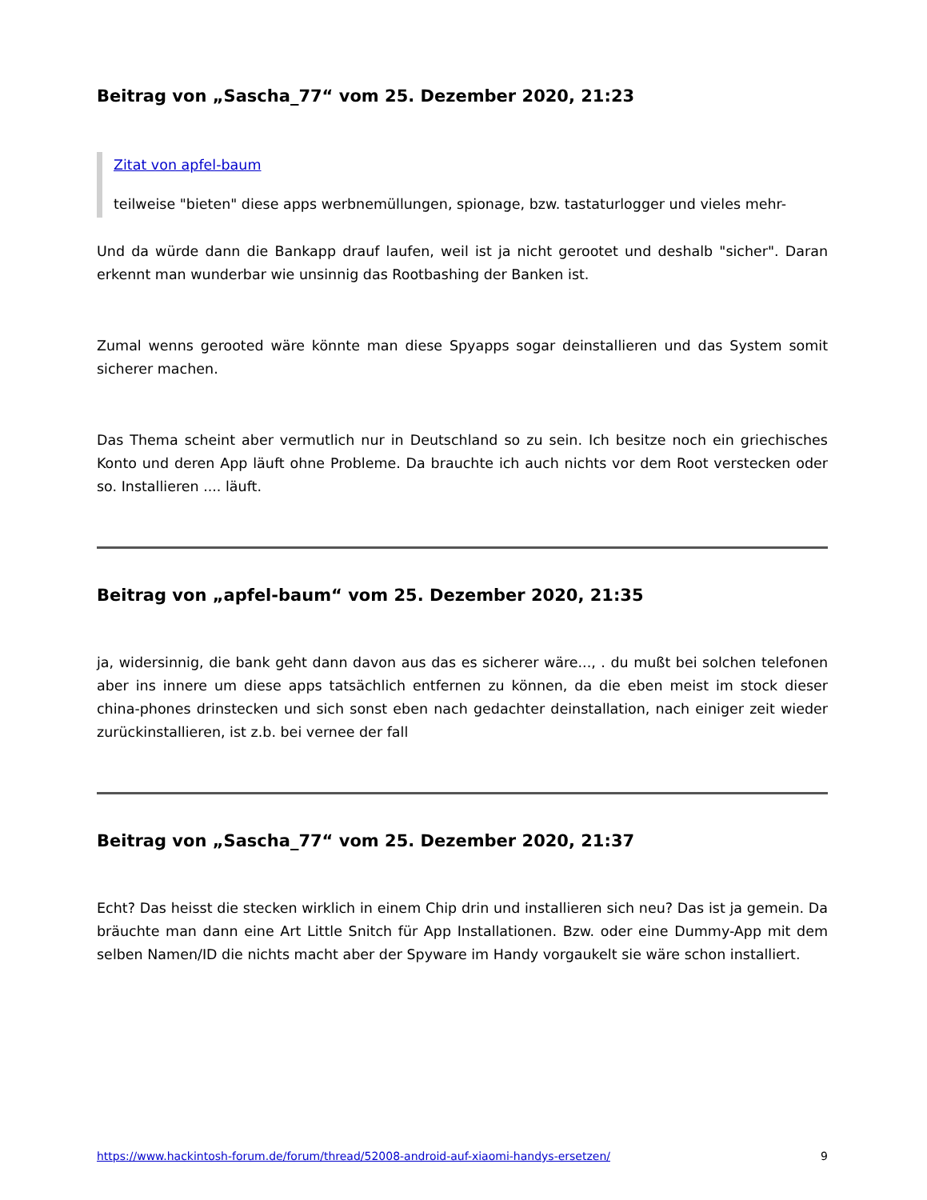Beitrag von „Sascha_77“ vom 25. Dezember 2020, 21:23
Zitat von apfel-baum
teilweise "bieten" diese apps werbnemüllungen, spionage, bzw. tastaturlogger und vieles mehr-
Und da würde dann die Bankapp drauf laufen, weil ist ja nicht gerootet und deshalb "sicher". Daran erkennt man wunderbar wie unsinnig das Rootbashing der Banken ist.
Zumal wenns gerooted wäre könnte man diese Spyapps sogar deinstallieren und das System somit sicherer machen.
Das Thema scheint aber vermutlich nur in Deutschland so zu sein. Ich besitze noch ein griechisches Konto und deren App läuft ohne Probleme. Da brauchte ich auch nichts vor dem Root verstecken oder so. Installieren .... läuft.
Beitrag von „apfel-baum“ vom 25. Dezember 2020, 21:35
ja, widersinnig, die bank geht dann davon aus das es sicherer wäre..., . du mußt bei solchen telefonen aber ins innere um diese apps tatsächlich entfernen zu können, da die eben meist im stock dieser china-phones drinstecken und sich sonst eben nach gedachter deinstallation, nach einiger zeit wieder zurückinstallieren, ist z.b. bei vernee der fall
Beitrag von „Sascha_77“ vom 25. Dezember 2020, 21:37
Echt? Das heisst die stecken wirklich in einem Chip drin und installieren sich neu? Das ist ja gemein. Da bräuchte man dann eine Art Little Snitch für App Installationen. Bzw. oder eine Dummy-App mit dem selben Namen/ID die nichts macht aber der Spyware im Handy vorgaukelt sie wäre schon installiert.
https://www.hackintosh-forum.de/forum/thread/52008-android-auf-xiaomi-handys-ersetzen/ 9